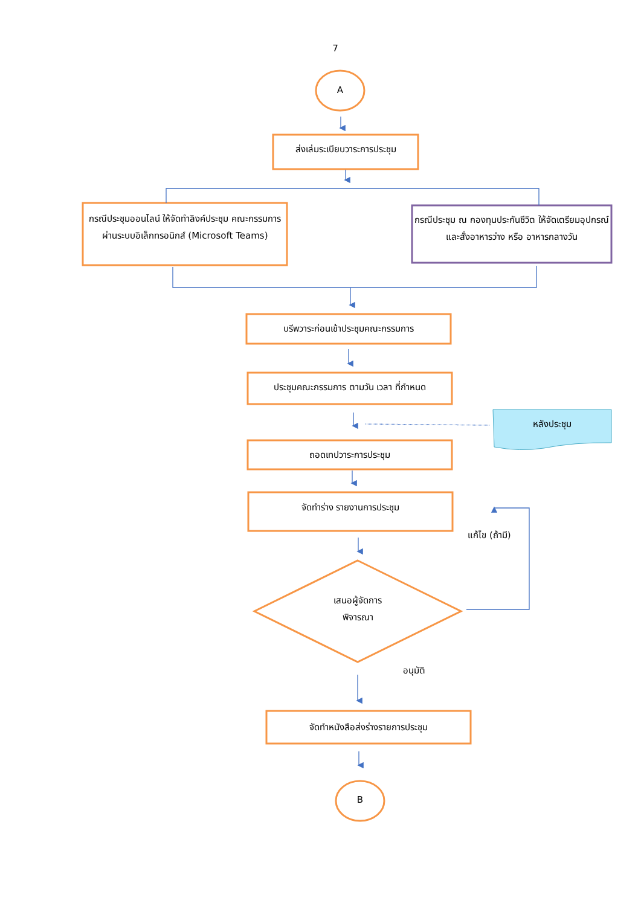7
A
ส่งเล่มระเบียบวาระการประชุม
กรณีประชุมออนไลน์ ให้จัดทำลิงค์ประชุม คณะกรรมการผ่านระบบอิเล็กทรอนิกส์ (Microsoft Teams)
กรณีประชุม ณ กองทุนประกันชีวิต ให้จัดเตรียมอุปกรณ์ และสั่งอาหารว่าง หรือ อาหารกลางวัน
บรีพวาระก่อนเข้าประชุมคณะกรรมการ
ประชุมคณะกรรมการ ตามวัน เวลา ที่กำหนด
หลังประชุม
ถอดเทปวาระการประชุม
จัดทำร่าง รายงานการประชุม
แก้ไข (ถ้ามี)
เสนอผู้จัดการ
พิจารณา
อนุมัติ
จัดทำหนังสือส่งร่างรายการประชุม
B